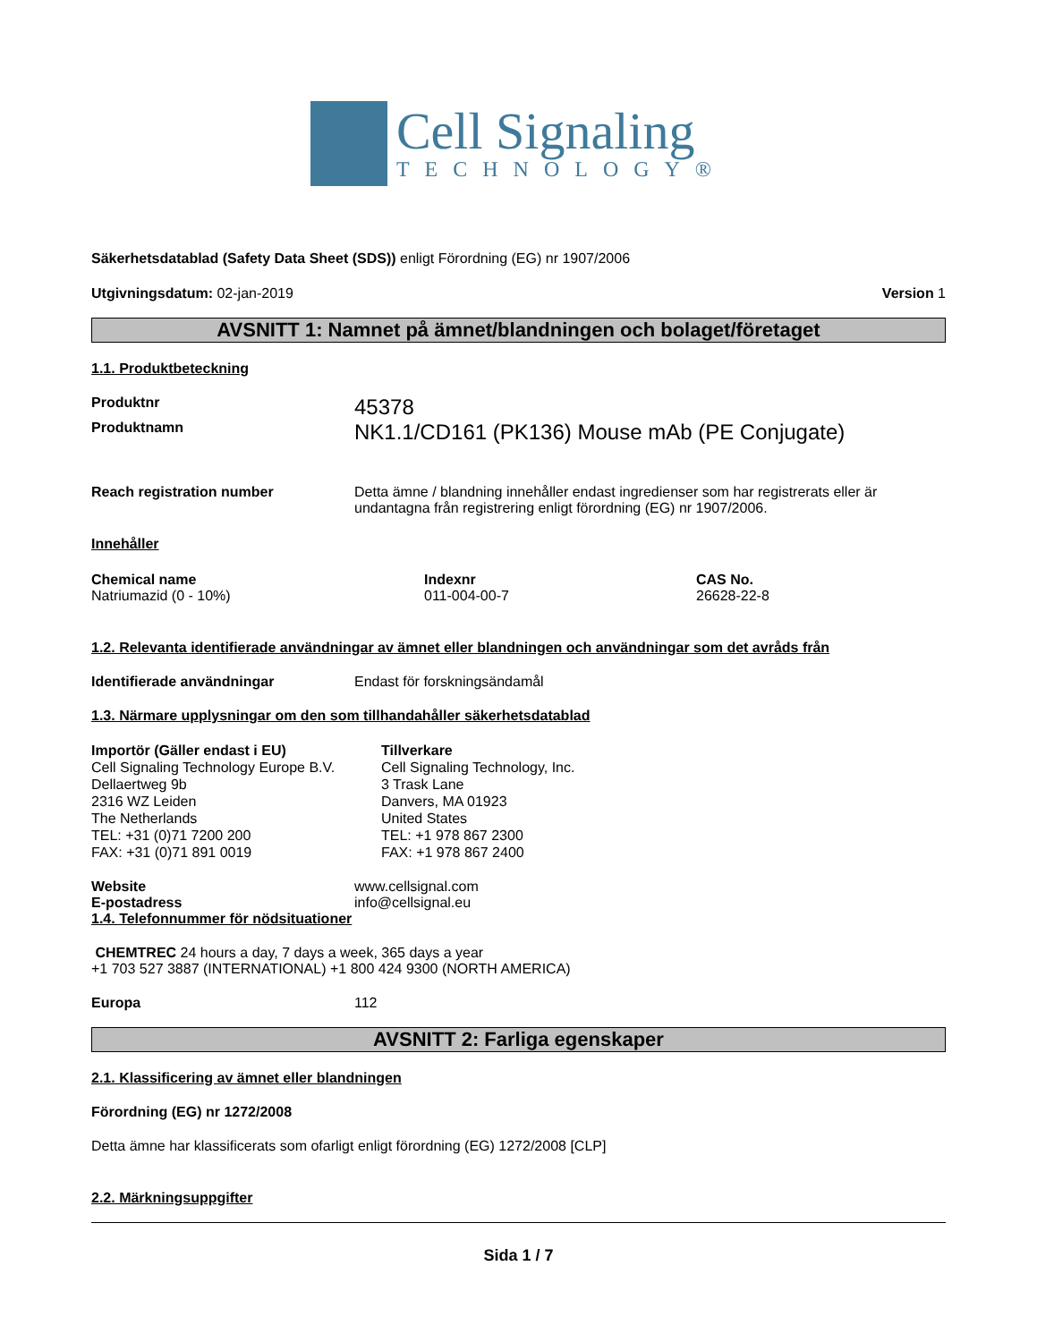Cell Signaling
TECHNOLOGY®
Säkerhetsdatablad (Safety Data Sheet (SDS)) enligt Förordning (EG) nr 1907/2006
Utgivningsdatum: 02-jan-2019 Version 1
AVSNITT 1: Namnet på ämnet/blandningen och bolaget/företaget
1.1. Produktbeteckning
Produktnr 45378
Produktnamn NK1.1/CD161 (PK136) Mouse mAb (PE Conjugate)
Reach registration number Detta ämne / blandning innehåller endast ingredienser som har registrerats eller är undantagna från registrering enligt förordning (EG) nr 1907/2006.
Innehåller
Chemical name
Natriumazid (0 - 10%)
Indexnr
011-004-00-7
CAS No.
26628-22-8
1.2. Relevanta identifierade användningar av ämnet eller blandningen och användningar som det avråds från
Identifierade användningar Endast för forskningsändamål
1.3. Närmare upplysningar om den som tillhandahåller säkerhetsdatablad
Importör (Gäller endast i EU)
Cell Signaling Technology Europe B.V.
Dellaertweg 9b
2316 WZ Leiden
The Netherlands
TEL: +31 (0)71 7200 200
FAX: +31 (0)71 891 0019
Tillverkare
Cell Signaling Technology, Inc.
3 Trask Lane
Danvers, MA 01923
United States
TEL: +1 978 867 2300
FAX: +1 978 867 2400
Website www.cellsignal.com
E-postadress info@cellsignal.eu
1.4. Telefonnummer för nödsituationer
CHEMTREC 24 hours a day, 7 days a week, 365 days a year
+1 703 527 3887 (INTERNATIONAL) +1 800 424 9300 (NORTH AMERICA)
Europa 112
AVSNITT 2: Farliga egenskaper
2.1. Klassificering av ämnet eller blandningen
Förordning (EG) nr 1272/2008
Detta ämne har klassificerats som ofarligt enligt förordning (EG) 1272/2008 [CLP]
2.2. Märkningsuppgifter
Sida 1 / 7